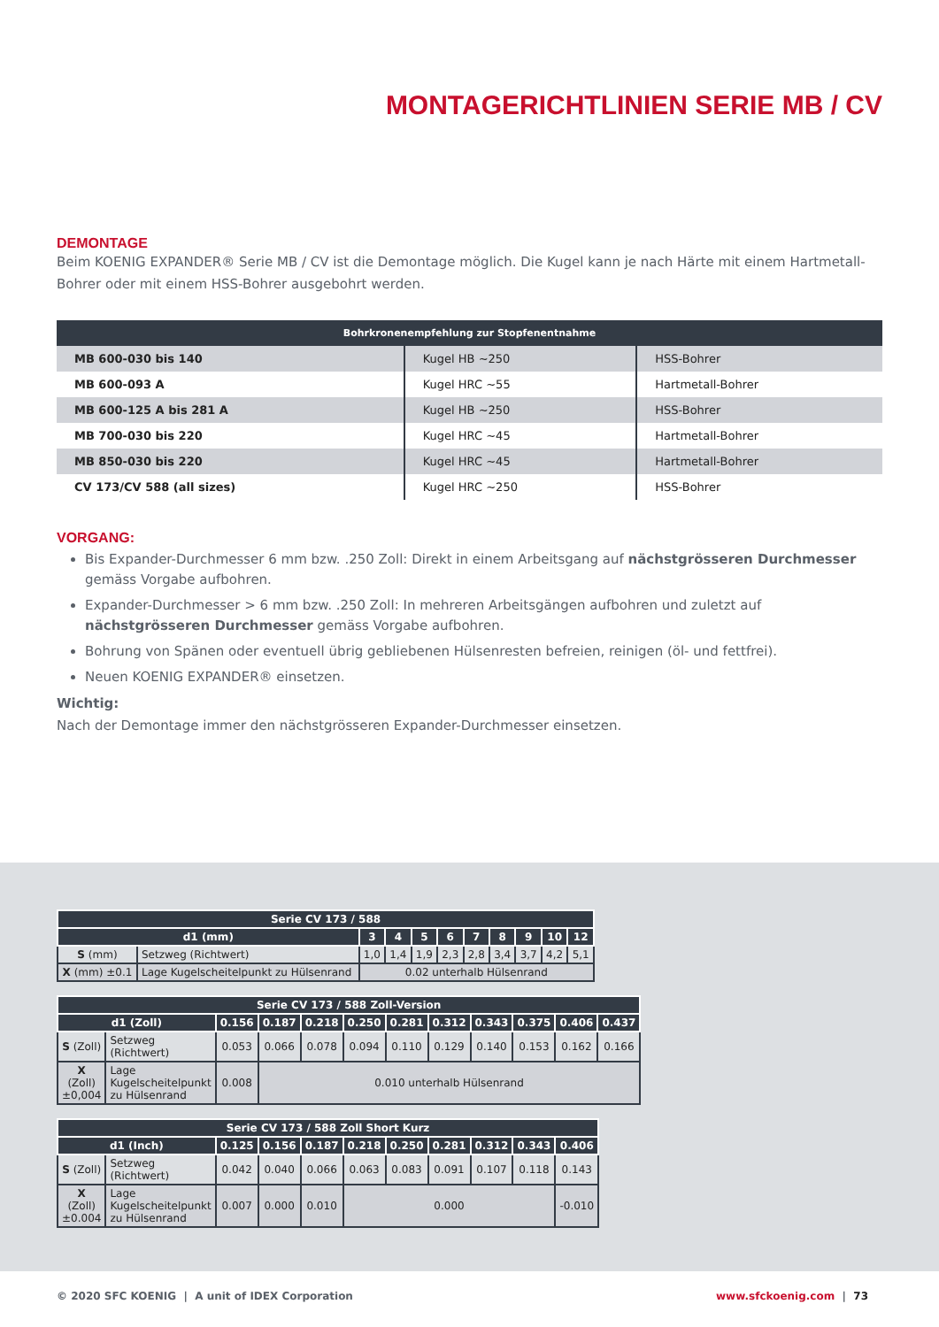MONTAGERICHTLINIEN SERIE MB / CV
DEMONTAGE
Beim KOENIG EXPANDER® Serie MB / CV ist die Demontage möglich. Die Kugel kann je nach Härte mit einem Hartmetall-Bohrer oder mit einem HSS-Bohrer ausgebohrt werden.
| Bohrkronenempfehlung zur Stopfenentnahme | | |
| --- | --- | --- |
| MB 600-030 bis 140 | Kugel HB ~250 | HSS-Bohrer |
| MB 600-093 A | Kugel HRC ~55 | Hartmetall-Bohrer |
| MB 600-125 A bis 281 A | Kugel HB ~250 | HSS-Bohrer |
| MB 700-030 bis 220 | Kugel HRC ~45 | Hartmetall-Bohrer |
| MB 850-030 bis 220 | Kugel HRC ~45 | Hartmetall-Bohrer |
| CV 173/CV 588 (all sizes) | Kugel HRC ~250 | HSS-Bohrer |
VORGANG:
Bis Expander-Durchmesser 6 mm bzw. .250 Zoll: Direkt in einem Arbeitsgang auf nächstgrösseren Durchmesser gemäss Vorgabe aufbohren.
Expander-Durchmesser > 6 mm bzw. .250 Zoll: In mehreren Arbeitsgängen aufbohren und zuletzt auf nächstgrösseren Durchmesser gemäss Vorgabe aufbohren.
Bohrung von Spänen oder eventuell übrig gebliebenen Hülsenresten befreien, reinigen (öl- und fettfrei).
Neuen KOENIG EXPANDER® einsetzen.
Wichtig:
Nach der Demontage immer den nächstgrösseren Expander-Durchmesser einsetzen.
| Serie CV 173 / 588 | | | | | | | | | | |
| --- | --- | --- | --- | --- | --- | --- | --- | --- | --- | --- |
| d1 (mm) | | 3 | 4 | 5 | 6 | 7 | 8 | 9 | 10 | 12 |
| S (mm) | Setzweg (Richtwert) | 1,0 | 1,4 | 1,9 | 2,3 | 2,8 | 3,4 | 3,7 | 4,2 | 5,1 |
| X (mm) ±0.1 | Lage Kugelscheitelpunkt zu Hülsenrand | 0.02 unterhalb Hülsenrand | | | | | | | | |
| Serie CV 173 / 588 Zoll-Version | | | | | | | | | | | |
| --- | --- | --- | --- | --- | --- | --- | --- | --- | --- | --- | --- |
| d1 (Zoll) | | 0.156 | 0.187 | 0.218 | 0.250 | 0.281 | 0.312 | 0.343 | 0.375 | 0.406 | 0.437 |
| S (Zoll) | Setzweg (Richtwert) | 0.053 | 0.066 | 0.078 | 0.094 | 0.110 | 0.129 | 0.140 | 0.153 | 0.162 | 0.166 |
| X (Zoll) ±0,004 | Lage Kugelscheitelpunkt zu Hülsenrand | 0.008 | 0.010 unterhalb Hülsenrand | | | | | | | | |
| Serie CV 173 / 588 Zoll Short Kurz | | | | | | | | | | |
| --- | --- | --- | --- | --- | --- | --- | --- | --- | --- | --- |
| d1 (Inch) | | 0.125 | 0.156 | 0.187 | 0.218 | 0.250 | 0.281 | 0.312 | 0.343 | 0.406 |
| S (Zoll) | Setzweg (Richtwert) | 0.042 | 0.040 | 0.066 | 0.063 | 0.083 | 0.091 | 0.107 | 0.118 | 0.143 |
| X (Zoll) ±0.004 | Lage Kugelscheitelpunkt zu Hülsenrand | 0.007 | 0.000 | 0.010 | 0.000 | | | | | -0.010 |
© 2020 SFC KOENIG | A unit of IDEX Corporation www.sfckoenig.com | 73